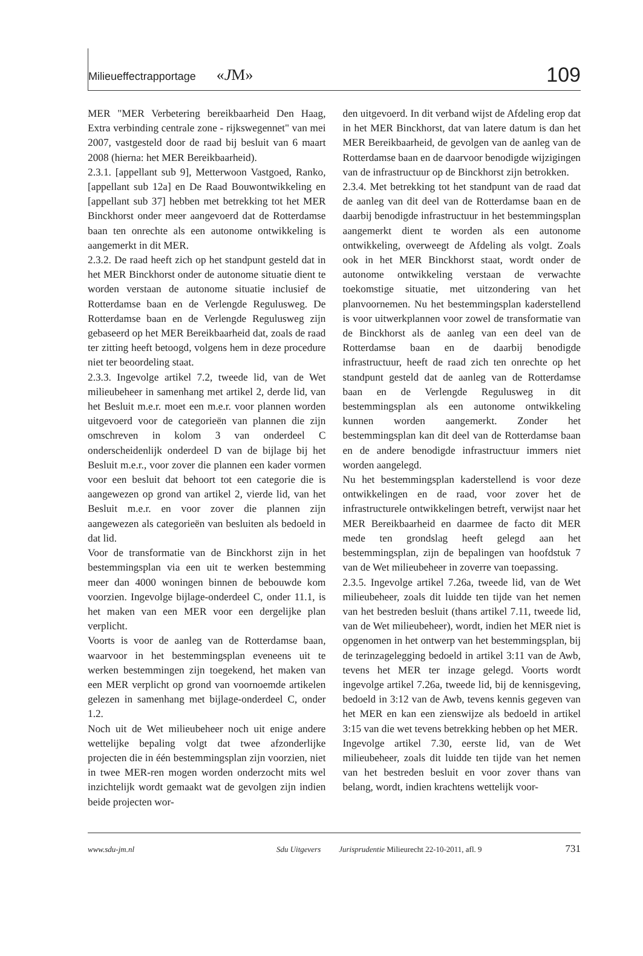Milieueffectrapportage «JM» 109
MER "MER Verbetering bereikbaarheid Den Haag, Extra verbinding centrale zone - rijkswegennet" van mei 2007, vastgesteld door de raad bij besluit van 6 maart 2008 (hierna: het MER Bereikbaarheid).
2.3.1. [appellant sub 9], Metterwoon Vastgoed, Ranko, [appellant sub 12a] en De Raad Bouwontwikkeling en [appellant sub 37] hebben met betrekking tot het MER Binckhorst onder meer aangevoerd dat de Rotterdamse baan ten onrechte als een autonome ontwikkeling is aangemerkt in dit MER.
2.3.2. De raad heeft zich op het standpunt gesteld dat in het MER Binckhorst onder de autonome situatie dient te worden verstaan de autonome situatie inclusief de Rotterdamse baan en de Verlengde Regulusweg. De Rotterdamse baan en de Verlengde Regulusweg zijn gebaseerd op het MER Bereikbaarheid dat, zoals de raad ter zitting heeft betoogd, volgens hem in deze procedure niet ter beoordeling staat.
2.3.3. Ingevolge artikel 7.2, tweede lid, van de Wet milieubeheer in samenhang met artikel 2, derde lid, van het Besluit m.e.r. moet een m.e.r. voor plannen worden uitgevoerd voor de categorieën van plannen die zijn omschreven in kolom 3 van onderdeel C onderscheidenlijk onderdeel D van de bijlage bij het Besluit m.e.r., voor zover die plannen een kader vormen voor een besluit dat behoort tot een categorie die is aangewezen op grond van artikel 2, vierde lid, van het Besluit m.e.r. en voor zover die plannen zijn aangewezen als categorieën van besluiten als bedoeld in dat lid.
Voor de transformatie van de Binckhorst zijn in het bestemmingsplan via een uit te werken bestemming meer dan 4000 woningen binnen de bebouwde kom voorzien. Ingevolge bijlage-onderdeel C, onder 11.1, is het maken van een MER voor een dergelijke plan verplicht.
Voorts is voor de aanleg van de Rotterdamse baan, waarvoor in het bestemmingsplan eveneens uit te werken bestemmingen zijn toegekend, het maken van een MER verplicht op grond van voornoemde artikelen gelezen in samenhang met bijlage-onderdeel C, onder 1.2.
Noch uit de Wet milieubeheer noch uit enige andere wettelijke bepaling volgt dat twee afzonderlijke projecten die in één bestemmingsplan zijn voorzien, niet in twee MER-ren mogen worden onderzocht mits wel inzichtelijk wordt gemaakt wat de gevolgen zijn indien beide projecten wor-
den uitgevoerd. In dit verband wijst de Afdeling erop dat in het MER Binckhorst, dat van latere datum is dan het MER Bereikbaarheid, de gevolgen van de aanleg van de Rotterdamse baan en de daarvoor benodigde wijzigingen van de infrastructuur op de Binckhorst zijn betrokken.
2.3.4. Met betrekking tot het standpunt van de raad dat de aanleg van dit deel van de Rotterdamse baan en de daarbij benodigde infrastructuur in het bestemmingsplan aangemerkt dient te worden als een autonome ontwikkeling, overweegt de Afdeling als volgt. Zoals ook in het MER Binckhorst staat, wordt onder de autonome ontwikkeling verstaan de verwachte toekomstige situatie, met uitzondering van het planvoornemen. Nu het bestemmingsplan kaderstellend is voor uitwerkplannen voor zowel de transformatie van de Binckhorst als de aanleg van een deel van de Rotterdamse baan en de daarbij benodigde infrastructuur, heeft de raad zich ten onrechte op het standpunt gesteld dat de aanleg van de Rotterdamse baan en de Verlengde Regulusweg in dit bestemmingsplan als een autonome ontwikkeling kunnen worden aangemerkt. Zonder het bestemmingsplan kan dit deel van de Rotterdamse baan en de andere benodigde infrastructuur immers niet worden aangelegd.
Nu het bestemmingsplan kaderstellend is voor deze ontwikkelingen en de raad, voor zover het de infrastructurele ontwikkelingen betreft, verwijst naar het MER Bereikbaarheid en daarmee de facto dit MER mede ten grondslag heeft gelegd aan het bestemmingsplan, zijn de bepalingen van hoofdstuk 7 van de Wet milieubeheer in zoverre van toepassing.
2.3.5. Ingevolge artikel 7.26a, tweede lid, van de Wet milieubeheer, zoals dit luidde ten tijde van het nemen van het bestreden besluit (thans artikel 7.11, tweede lid, van de Wet milieubeheer), wordt, indien het MER niet is opgenomen in het ontwerp van het bestemmingsplan, bij de terinzagelegging bedoeld in artikel 3:11 van de Awb, tevens het MER ter inzage gelegd. Voorts wordt ingevolge artikel 7.26a, tweede lid, bij de kennisgeving, bedoeld in 3:12 van de Awb, tevens kennis gegeven van het MER en kan een zienswijze als bedoeld in artikel 3:15 van die wet tevens betrekking hebben op het MER.
Ingevolge artikel 7.30, eerste lid, van de Wet milieubeheer, zoals dit luidde ten tijde van het nemen van het bestreden besluit en voor zover thans van belang, wordt, indien krachtens wettelijk voor-
www.sdu-jm.nl Sdu Uitgevers Jurisprudentie Milieurecht 22-10-2011, afl. 9 731